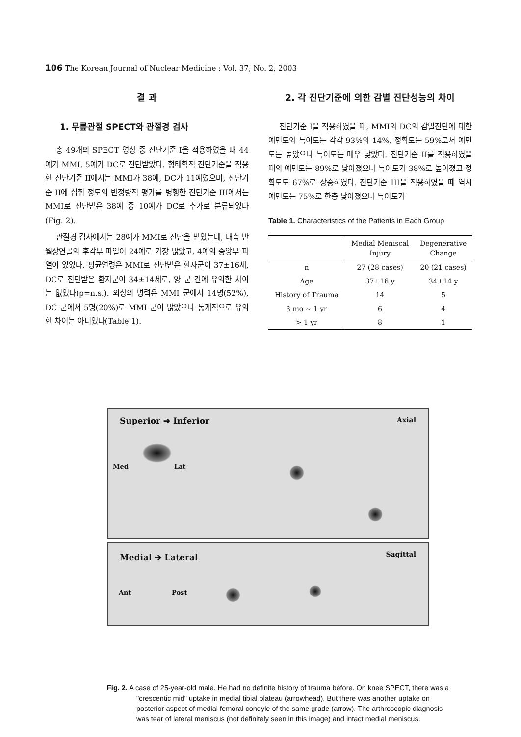106 The Korean Journal of Nuclear Medicine : Vol. 37, No. 2, 2003
결 과
1. 무릎관절 SPECT와 관절경 검사
총 49개의 SPECT 영상 중 진단기준 I을 적용하였을 때 44예가 MMI, 5예가 DC로 진단받았다. 형태학적 진단기준을 적용한 진단기준 II에서는 MMI가 38예, DC가 11예였으며, 진단기준 II에 섭취 정도의 반정량적 평가를 병행한 진단기준 III에서는 MMI로 진단받은 38예 중 10예가 DC로 추가로 분류되었다 (Fig. 2).
관절경 검사에서는 28예가 MMI로 진단을 받았는데, 내측 반월상연골의 후각부 파열이 24예로 가장 많았고, 4예의 중앙부 파열이 있었다. 평균연령은 MMI로 진단받은 환자군이 37±16세, DC로 진단받은 환자군이 34±14세로, 양 군 간에 유의한 차이는 없었다(p=n.s.). 외상의 병력은 MMI 군에서 14명(52%), DC 군에서 5명(20%)로 MMI 군이 많았으나 통계적으로 유의한 차이는 아니었다(Table 1).
2. 각 진단기준에 의한 감별 진단성능의 차이
진단기준 I을 적용하였을 때, MMI와 DC의 감별진단에 대한 예민도와 특이도는 각각 93%와 14%, 정확도는 59%로서 예민도는 높았으나 특이도는 매우 낮았다. 진단기준 II를 적용하였을 때의 예민도는 89%로 낮아졌으나 특이도가 38%로 높아졌고 정확도도 67%로 상승하였다. 진단기준 III을 적용하였을 때 역시 예민도는 75%로 한층 낮아졌으나 특이도가
Table 1. Characteristics of the Patients in Each Group
| | Medial Meniscal Injury | Degenerative Change |
| --- | --- | --- |
| n | 27 (28 cases) | 20 (21 cases) |
| Age | 37±16 y | 34±14 y |
| History of Trauma | 14 | 5 |
| 3 mo ~ 1 yr | 6 | 4 |
| > 1 yr | 8 | 1 |
Superior ➔ Inferior Axial
Med Lat
Medial ➔ Lateral Sagittal
Ant Post
Fig. 2. A case of 25-year-old male. He had no definite history of trauma before. On knee SPECT, there was a "crescentic mid" uptake in medial tibial plateau (arrowhead). But there was another uptake on posterior aspect of medial femoral condyle of the same grade (arrow). The arthroscopic diagnosis was tear of lateral meniscus (not definitely seen in this image) and intact medial meniscus.